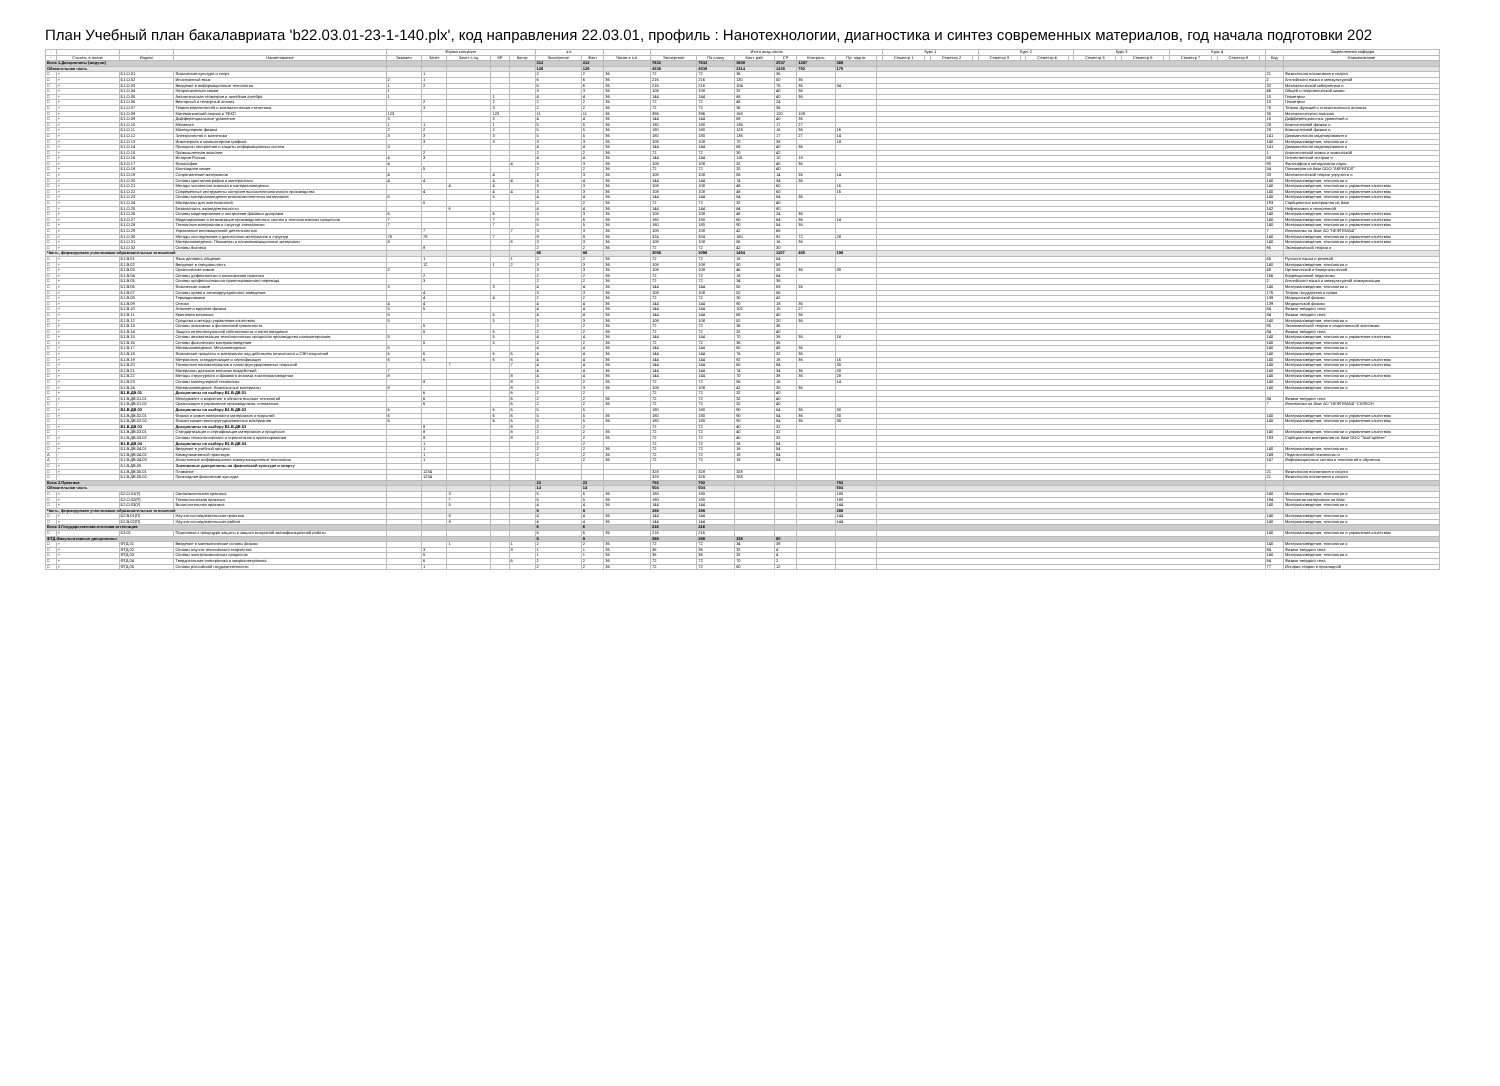План Учебный план бакалавриата 'b22.03.01-23-1-140.plx', код направления 22.03.01, профиль : Нанотехнологии, диагностика и синтез современных материалов, год начала подготовки 202
| - | - | - | - | Форма контроля | | | | | з.е. | | - | Итого акад.часов | | | | | | | Курс 1 | | | | Курс 2 | | | | Курс 3 | | | | Курс 4 | | | | Закрепленная кафедра | |
| --- | --- | --- | --- | --- | --- | --- | --- | --- | --- | --- | --- | --- | --- | --- | --- | --- | --- | --- | --- | --- | --- | --- | --- | --- | --- | --- | --- | --- | --- | --- | --- | --- | --- | --- | --- | --- |
| - | Считать в плане | Индекс | Наименование | Экзамен | Зачет | Зачет с оц. | КР | Контр | Экспертное | Факт | Часов в з.е. | Экспертное | По плану | Конт. раб. | СР | Контроль | Пр. подгот | | Семестр 1 | | Семестр 2 | | Семестр 3 | | Семестр 4 | | Семестр 5 | | Семестр 6 | | Семестр 7 | | Семестр 8 | | Код | Наименование |
| Блок 1.Дисциплины (модули) | | | | | | | | | 212 | 212 | | 7632 | 7632 | 3808 | 2537 | 1287 | 366 | | | | | | | | | | | | | | | | | | | |
| Обязательная часть | | | | | | | | | 126 | 126 | | 4536 | 4536 | 2314 | 1430 | 792 | 170 | | | | | | | | | | | | | | | | | | | |
| □ | + | Б1.О.01 | Физическая культура и спорт | | 1 | | | | 2 | 2 | 36 | 72 | 72 | 36 | 36 | | | | | | | | | | | | | | | | | | | | 21 | Физического воспитания и спорта |
| □ | + | Б1.О.02 | Иностранный язык | 2 | 1 | | | | 6 | 6 | 36 | 216 | 216 | 130 | 50 | 36 | | | | | | | | | | | | | | | | | | | 2 | Английского языка и межкультурной |
| □ | + | Б1.О.03 | Введение в информационные технологии | 1 | 2 | | | | 6 | 6 | 36 | 216 | 216 | 104 | 76 | 36 | 34 | | | | | | | | | | | | | | | | | | 32 | Математической кибернетики и |
| □ | + | Б1.О.04 | Неорганическая химия | 1 | | | | | 3 | 3 | 36 | 108 | 108 | 32 | 40 | 36 | | | | | | | | | | | | | | | | | | | 46 | Общей и неорганической химии |
| □ | + | Б1.О.05 | Аналитическая геометрия и линейная алгебра | 1 | | | 1 | | 4 | 4 | 36 | 144 | 144 | 68 | 40 | 36 | | | | | | | | | | | | | | | | | | | 10 | Геометрии |
| □ | + | Б1.О.06 | Векторный и тензорный анализ | | 2 | | 2 | | 2 | 2 | 36 | 72 | 72 | 48 | 24 | | | | | | | | | | | | | | | | | | | | 10 | Геометрии |
| □ | + | Б1.О.07 | Теория вероятностей и математическая статистика | | 3 | | 3 | | 2 | 2 | 36 | 72 | 72 | 36 | 36 | | | | | | | | | | | | | | | | | | | | 78 | Теории функций и стохастического анализа |
| □ | + | Б1.О.08 | Математический анализ и ТФКП | 123 | | | 123 | | 11 | 11 | 36 | 396 | 396 | 168 | 120 | 108 | | | | | | | | | | | | | | | | | | | 30 | Математического анализа |
| □ | + | Б1.О.09 | Дифференциальные уравнения | 3 | | | 3 | | 4 | 4 | 36 | 144 | 144 | 68 | 40 | 36 | | | | | | | | | | | | | | | | | | | 16 | Дифференциальных уравнений и |
| □ | + | Б1.О.10 | Механика | 1 | 1 | | 1 | | 5 | 5 | 36 | 180 | 180 | 136 | 17 | 27 | | | | | | | | | | | | | | | | | | | 28 | Компьютерной физики и |
| □ | + | Б1.О.11 | Молекулярная физика | 2 | 2 | | 2 | | 5 | 5 | 36 | 180 | 180 | 128 | 16 | 36 | 16 | | | | | | | | | | | | | | | | | | 28 | Компьютерной физики и |
| □ | + | Б1.О.12 | Электричество и магнетизм | 3 | 3 | | 3 | | 5 | 5 | 36 | 180 | 180 | 136 | 17 | 27 | 14 | | | | | | | | | | | | | | | | | | 141 | Динамического моделирования и |
| □ | + | Б1.О.13 | Инженерная и компьютерная графика | | 3 | | 3 | | 3 | 3 | 36 | 108 | 108 | 70 | 38 | | 18 | | | | | | | | | | | | | | | | | | 140 | Материаловедения, технологии и |
| □ | + | Б1.О.14 | Принципы построения и защиты информационных систем | 3 | | | | | 4 | 4 | 36 | 144 | 144 | 68 | 40 | 36 | | | | | | | | | | | | | | | | | | | 141 | Динамического моделирования и |
| □ | + | Б1.О.15 | Промышленная экология | | 2 | | | | 2 | 2 | 36 | 72 | 72 | 30 | 42 | | | | | | | | | | | | | | | | | | | | 1 | Аналитической химии и химической |
| □ | + | Б1.О.16 | История России | 4 | 3 | | | | 4 | 4 | 36 | 144 | 144 | 116 | 10 | 18 | | | | | | | | | | | | | | | | | | | 58 | Отечественной истории и |
| □ | + | Б1.О.17 | Философия | 4 | | | | 4 | 3 | 3 | 36 | 108 | 108 | 32 | 40 | 36 | | | | | | | | | | | | | | | | | | | 90 | Философии и методологии науки |
| □ | + | Б1.О.18 | Коллоидная химия | | 5 | | | | 2 | 2 | 36 | 72 | 72 | 32 | 40 | | | | | | | | | | | | | | | | | | | | 54 | Полимеров на базе ООО "АКРИПОЛ" |
| □ | + | Б1.О.19 | Сопротивление материалов | 4 | | | 4 | | 3 | 3 | 36 | 108 | 108 | 58 | 14 | 36 | 14 | | | | | | | | | | | | | | | | | | 33 | Математической теории упругости и |
| □ | + | Б1.О.20 | Основы кристаллографии и минералогии | 4 | 4 | | 4 | 4 | 4 | 4 | 36 | 144 | 144 | 74 | 34 | 36 | | | | | | | | | | | | | | | | | | | 140 | Материаловедения, технологии и |
| □ | + | Б1.О.21 | Методы численного анализа в материаловедении | | | 4 | 4 | | 3 | 3 | 36 | 108 | 108 | 48 | 60 | | 16 | | | | | | | | | | | | | | | | | | 140 | Материаловедения, технологии и управления качеством |
| □ | + | Б1.О.22 | Современные инструменты контроля высокотехнологичного производства | | 4 | | 4 | 4 | 3 | 3 | 36 | 108 | 108 | 48 | 60 | | 16 | | | | | | | | | | | | | | | | | | 140 | Материаловедения, технологии и управления качеством |
| □ | + | Б1.О.23 | Основы материаловедения многокомпонентных материалов | 5 | | | 5 | | 4 | 4 | 36 | 144 | 144 | 54 | 54 | 36 | | | | | | | | | | | | | | | | | | | 140 | Материаловедения, технологии и управления качеством |
| □ | + | Б1.О.24 | Материалы для экотехнологий | | 5 | | | | 2 | 2 | 36 | 72 | 72 | 32 | 40 | | | | | | | | | | | | | | | | | | | | 193 | Сорбционных материалов на базе |
| □ | + | Б1.О.25 | Безопасность жизнедеятельности | | | 6 | | | 4 | 4 | 36 | 144 | 144 | 64 | 80 | | | | | | | | | | | | | | | | | | | | 142 | Нефтехимии и техногенной |
| □ | + | Б1.О.26 | Основы моделирования и построения фазовых диаграмм | 6 | | | 6 | | 3 | 3 | 36 | 108 | 108 | 48 | 24 | 36 | | | | | | | | | | | | | | | | | | | 140 | Материаловедения, технологии и управления качеством |
| □ | + | Б1.О.27 | Моделирование и оптимизация производственных систем и технологических процессов | 7 | | | 7 | | 5 | 5 | 36 | 180 | 180 | 60 | 84 | 36 | 14 | | | | | | | | | | | | | | | | | | 140 | Материаловедения, технологии и управления качеством |
| □ | + | Б1.О.28 | Технология материалов и структур электроники | 7 | | | 7 | | 5 | 5 | 36 | 180 | 180 | 90 | 54 | 36 | | | | | | | | | | | | | | | | | | | 140 | Материаловедения, технологии и управления качеством |
| □ | + | Б1.О.29 | Управление инновационной деятельностью | | 7 | | | 7 | 3 | 3 | 36 | 108 | 108 | 42 | 66 | | | | | | | | | | | | | | | | | | | | 7 | Инноватики на базе АО "НЕФТЕМАШ" |
| □ | + | Б1.О.30 | Методы исследования и диагностики материалов и структур | 78 | 78 | | 7 | | 9 | 9 | 36 | 324 | 324 | 160 | 92 | 72 | 28 | | | | | | | | | | | | | | | | | | 140 | Материаловедения, технологии и управления качеством |
| □ | + | Б1.О.31 | Материаловедение. Полимеры и поликомпозиционные материалы | 8 | | | | 8 | 3 | 3 | 36 | 108 | 108 | 56 | 16 | 36 | | | | | | | | | | | | | | | | | | | 140 | Материаловедения, технологии и управления качеством |
| □ | + | Б1.О.32 | Основы бизнеса | | 8 | | | | 2 | 2 | 36 | 72 | 72 | 42 | 30 | | | | | | | | | | | | | | | | | | | | 95 | Экономической теории и |
| Часть, формируемая участниками образовательных отношений | | | | | | | | | 86 | 86 | | 3096 | 3096 | 1494 | 1107 | 495 | 196 | | | | | | | | | | | | | | | | | | | |
| □ | + | Б1.В.01 | Язык делового общения | | 1 | | | 1 | 2 | 2 | 36 | 72 | 72 | 18 | 54 | | | | | | | | | | | | | | | | | | | | 65 | Русского языка и речевой |
| □ | + | Б1.В.02 | Введение в специальность | | 12 | | 1 | 2 | 3 | 3 | 36 | 108 | 108 | 50 | 58 | | | | | | | | | | | | | | | | | | | | 140 | Материаловедения, технологии и |
| □ | + | Б1.В.03 | Органическая химия | 2 | | | | | 3 | 3 | 36 | 108 | 108 | 46 | 26 | 36 | 30 | | | | | | | | | | | | | | | | | | 48 | Органической и биоорганической |
| □ | + | Б1.В.04 | Основы дефектологии и инклюзивная практика | | 2 | | | | 2 | 2 | 36 | 72 | 72 | 18 | 54 | | | | | | | | | | | | | | | | | | | | 166 | Коррекционной педагогики |
| □ | + | Б1.В.05 | Основы профессионально-ориентированного перевода | | 3 | | | | 2 | 2 | 36 | 72 | 72 | 34 | 38 | | | | | | | | | | | | | | | | | | | | 2 | Английского языка и межкультурной коммуникации |
| □ | + | Б1.В.06 | Физическая химия | 3 | | | 3 | | 4 | 4 | 36 | 144 | 144 | 50 | 58 | 36 | | | | | | | | | | | | | | | | | | | 140 | Материаловедения, технологии и |
| □ | + | Б1.В.07 | Основы права и антикоррупционного поведения | | 4 | | | | 3 | 3 | 36 | 108 | 108 | 52 | 56 | | | | | | | | | | | | | | | | | | | | 176 | Теории государства и права |
| □ | + | Б1.В.08 | Термодинамика | | 4 | | 4 | | 2 | 2 | 36 | 72 | 72 | 30 | 42 | | | | | | | | | | | | | | | | | | | | 139 | Медицинской физики |
| □ | + | Б1.В.09 | Оптика | 4 | 4 | | | | 4 | 4 | 36 | 144 | 144 | 90 | 18 | 36 | | | | | | | | | | | | | | | | | | | 139 | Медицинской физики |
| □ | + | Б1.В.10 | Атомная и ядерная физика | 5 | 5 | | | | 4 | 4 | 36 | 144 | 144 | 102 | 15 | 27 | | | | | | | | | | | | | | | | | | | 84 | Физики твердого тела |
| □ | + | Б1.В.11 | Квантовая механика | 5 | | | 5 | | 4 | 4 | 36 | 144 | 144 | 68 | 40 | 36 | | | | | | | | | | | | | | | | | | | 84 | Физики твердого тела |
| □ | + | Б1.В.12 | Средства и методы управления качеством | 5 | | | 5 | | 3 | 3 | 36 | 108 | 108 | 52 | 20 | 36 | | | | | | | | | | | | | | | | | | | 140 | Материаловедения, технологии и |
| □ | + | Б1.В.13 | Основы экономики и финансовой грамотности | | 5 | | | | 2 | 2 | 36 | 72 | 72 | 36 | 36 | | | | | | | | | | | | | | | | | | | | 95 | Экономической теории и национальной экономики |
| □ | + | Б1.В.14 | Защита интеллектуальной собственности и патентоведение | | 5 | | 5 | | 2 | 2 | 36 | 72 | 72 | 32 | 40 | | | | | | | | | | | | | | | | | | | | 84 | Физики твердого тела |
| □ | + | Б1.В.15 | Основы автоматизации технологических процессов производства наноматериалов | 5 | | | 5 | | 4 | 4 | 36 | 144 | 144 | 70 | 38 | 36 | 18 | | | | | | | | | | | | | | | | | | 140 | Материаловедения, технологии и управления качеством |
| □ | + | Б1.В.16 | Основы физического материаловедения | | 5 | | 5 | | 2 | 2 | 36 | 72 | 72 | 36 | 36 | | | | | | | | | | | | | | | | | | | | 140 | Материаловедения, технологии и |
| □ | + | Б1.В.17 | Материаловедение. Металловедение | 6 | | | | | 4 | 4 | 36 | 144 | 144 | 60 | 48 | 36 | | | | | | | | | | | | | | | | | | | 140 | Материаловедения, технологии и |
| □ | + | Б1.В.18 | Физические процессы в материалах под действием оптического и СВЧ излучений | 6 | 6 | | 6 | 6 | 4 | 4 | 36 | 144 | 144 | 76 | 32 | 36 | | | | | | | | | | | | | | | | | | | 140 | Материаловедения, технологии и |
| □ | + | Б1.В.19 | Метрология, стандартизация и сертификация | 6 | 6 | | 6 | 6 | 4 | 4 | 36 | 144 | 144 | 92 | 16 | 36 | 16 | | | | | | | | | | | | | | | | | | 140 | Материаловедения, технологии и управления качеством |
| □ | + | Б1.В.20 | Технология наноматериалов и наноструктурированных покрытий | | | 7 | | 7 | 4 | 4 | 36 | 144 | 144 | 60 | 84 | | 30 | | | | | | | | | | | | | | | | | | 140 | Материаловедения, технологии и управления качеством |
| □ | + | Б1.В.21 | Материалы датчиков внешних воздействий | 7 | | | | | 4 | 4 | 36 | 144 | 144 | 74 | 34 | 36 | 30 | | | | | | | | | | | | | | | | | | 140 | Материаловедения, технологии и |
| □ | + | Б1.В.22 | Методы структурного и фазового анализа в материаловедении | 8 | | | | 8 | 4 | 4 | 36 | 144 | 144 | 70 | 38 | 36 | 28 | | | | | | | | | | | | | | | | | | 140 | Материаловедения, технологии и управления качеством |
| □ | + | Б1.В.23 | Основы молекулярной технологии | | 8 | | | 8 | 2 | 2 | 36 | 72 | 72 | 56 | 16 | | 14 | | | | | | | | | | | | | | | | | | 140 | Материаловедения, технологии и |
| □ | + | Б1.В.24 | Материаловедение. Композитные материалы | 8 | | | | 8 | 3 | 3 | 36 | 108 | 108 | 42 | 30 | 36 | | | | | | | | | | | | | | | | | | | 140 | Материаловедения, технологии и |
| □ | + | Б1.В.ДВ.01 | Дисциплины по выбору Б1.В.ДВ.01 | | 6 | | | 6 | 2 | 2 | | 72 | 72 | 32 | 40 | | | | | | | | | | | | | | | | | | | | | |
| □ | + | Б1.В.ДВ.01.01 | Менеджмент и маркетинг в области высоких технологий | | 6 | | | 6 | 2 | 2 | 36 | 72 | 72 | 32 | 40 | | | | | | | | | | | | | | | | | | | | 84 | Физики твердого тела |
| □ | - | Б1.В.ДВ.01.02 | Организация и управление производством, инноватика | | 6 | | | 6 | 2 | 2 | 36 | 72 | 72 | 32 | 40 | | | | | | | | | | | | | | | | | | | | 7 | Инноватики на базе АО "НЕФТЕМАШ"-САПКОН |
| □ | + | Б1.В.ДВ.02 | Дисциплины по выбору Б1.В.ДВ.02 | 6 | | | 6 | 6 | 5 | 5 | | 180 | 180 | 90 | 54 | 36 | 30 | | | | | | | | | | | | | | | | | | | |
| □ | + | Б1.В.ДВ.02.01 | Физика и химия поверхности материалов и покрытий | 6 | | | 6 | 6 | 5 | 5 | 36 | 180 | 180 | 90 | 54 | 36 | 30 | | | | | | | | | | | | | | | | | | 140 | Материаловедения, технологии и управления качеством |
| □ | - | Б1.В.ДВ.02.02 | Физико-химия наноструктурированных материалов | 6 | | | 6 | 6 | 5 | 5 | 36 | 180 | 180 | 90 | 54 | 36 | 30 | | | | | | | | | | | | | | | | | | 140 | Материаловедения, технологии и управления качеством |
| □ | + | Б1.В.ДВ.03 | Дисциплины по выбору Б1.В.ДВ.03 | | 8 | | | 8 | 2 | 2 | | 72 | 72 | 40 | 32 | | | | | | | | | | | | | | | | | | | | | |
| □ | - | Б1.В.ДВ.03.01 | Стандартизация и сертификация материалов и процессов | | 8 | | | 8 | 2 | 2 | 36 | 72 | 72 | 40 | 32 | | | | | | | | | | | | | | | | | | | | 140 | Материаловедения, технологии и управления качеством |
| □ | + | Б1.В.ДВ.03.02 | Основы технологического и строительного проектирования | | 8 | | | 8 | 2 | 2 | 36 | 72 | 72 | 40 | 32 | | | | | | | | | | | | | | | | | | | | 193 | Сорбционных материалов на базе ООО "ЭкоСорбент" |
| □ | + | Б1.В.ДВ.04 | Дисциплины по выбору Б1.В.ДВ.04 | | 1 | | | | 2 | 2 | | 72 | 72 | 18 | 54 | | | | | | | | | | | | | | | | | | | | | |
| □ | + | Б1.В.ДВ.04.01 | Введение в учебный процесс | | 1 | | | | 2 | 2 | 36 | 72 | 72 | 18 | 54 | | | | | | | | | | | | | | | | | | | | 140 | Материаловедения, технологии и |
| A | - | Б1.В.ДВ.04.02 | Коммуникативный практикум | | 1 | | | | 2 | 2 | 36 | 72 | 72 | 18 | 54 | | | | | | | | | | | | | | | | | | | | 149 | Педагогической психологии и |
| A | - | Б1.В.ДВ.04.03 | Ассистивные информационно-коммуникационные технологии | | 1 | | | | 2 | 2 | 36 | 72 | 72 | 18 | 54 | | | | | | | | | | | | | | | | | | | | 147 | Информационных систем и технологий в обучении |
| □ | + | Б1.В.ДВ.05 | Элективные дисциплины по физической культуре и спорту | | | | | | | | | | | | | | | | | | | | | | | | | | | | | | | | | |
| □ | + | Б1.В.ДВ.05.01 | Плавание | | 1234 | | | | | | | 328 | 328 | 328 | | | | | | | | | | | | | | | | | | | | | 21 | Физического воспитания и спорта |
| □ | - | Б1.В.ДВ.05.02 | Прикладная физическая культура | | 1234 | | | | | | | 328 | 328 | 328 | | | | | | | | | | | | | | | | | | | | | 21 | Физического воспитания и спорта |
| Блок 2.Практика | | | | | | | | | 22 | 22 | | 792 | 792 | | | | 792 | | | | | | | | | | | | | | | | | | | |
| Обязательная часть | | | | | | | | | 14 | 14 | | 504 | 504 | | | | 504 | | | | | | | | | | | | | | | | | | | |
| □ | + | Б2.О.01(У) | Ознакомительная практика | | | 3 | | | 5 | 5 | 36 | 180 | 180 | | | | 180 | | | | | | | | | | | | | | | | | | 140 | Материаловедения, технологии и |
| □ | + | Б2.О.02(П) | Технологическая практика | | | 7 | | | 5 | 5 | 36 | 180 | 180 | | | | 180 | | | | | | | | | | | | | | | | | | 194 | Технологии материалов на базе |
| □ | + | Б2.О.03(У) | Вычислительная практика | | | 5 | | | 4 | 4 | 36 | 144 | 144 | | | | 144 | | | | | | | | | | | | | | | | | | 140 | Материаловедения, технологии и |
| Часть, формируемая участниками образовательных отношений | | | | | | | | | 8 | 8 | | 288 | 288 | | | | 288 | | | | | | | | | | | | | | | | | | | |
| □ | + | Б2.В.01(П) | Научно-исследовательская практика | | | 8 | | | 4 | 4 | 36 | 144 | 144 | | | | 144 | | | | | | | | | | | | | | | | | | 140 | Материаловедения, технологии и |
| □ | + | Б2.В.02(П) | Научно-исследовательская работа | | | 8 | | | 4 | 4 | 36 | 144 | 144 | | | | 144 | | | | | | | | | | | | | | | | | | 140 | Материаловедения, технологии и |
| Блок 3.Государственная итоговая аттестация | | | | | | | | | 6 | 6 | | 216 | 216 | | | | | | | | | | | | | | | | | | | | | | | |
| □ | + | Б3.01 | Подготовка к процедуре защиты и защита выпускной квалификационной работы | | | | | | 6 | 6 | 36 | 216 | 216 | | | | | | | | | | | | | | | | | | | | | | 140 | Материаловедения, технологии и управления качеством |
| ФТД.Факультативные дисциплины | | | | | | | | | 8 | 8 | | 288 | 288 | 228 | 60 | | | | | | | | | | | | | | | | | | | | | |
| □ | + | ФТД.01 | Введение в математические основы физики | | | 1 | | 1 | 2 | 2 | 36 | 72 | 72 | 34 | 38 | | | | | | | | | | | | | | | | | | | | 140 | Материаловедения, технологии и |
| □ | + | ФТД.02 | Основы научно-технического творчества | | 3 | | | 3 | 1 | 1 | 36 | 36 | 36 | 32 | 4 | | | | | | | | | | | | | | | | | | | | 84 | Физики твердого тела |
| □ | + | ФТД.03 | Основы электрохимических процессов | | 5 | | | | 1 | 1 | 36 | 36 | 36 | 32 | 4 | | | | | | | | | | | | | | | | | | | | 140 | Материаловедения, технологии и |
| □ | + | ФТД.04 | Твердотельная электроника и микроэлектроника | | 6 | | | 6 | 2 | 2 | 36 | 72 | 72 | 70 | 2 | | | | | | | | | | | | | | | | | | | | 84 | Физики твердого тела |
| □ | + | ФТД.05 | Основы российской государственности | | 1 | | | | 2 | 2 | 36 | 72 | 72 | 60 | 12 | | | | | | | | | | | | | | | | | | | | 77 | Истории,теории и прикладной |